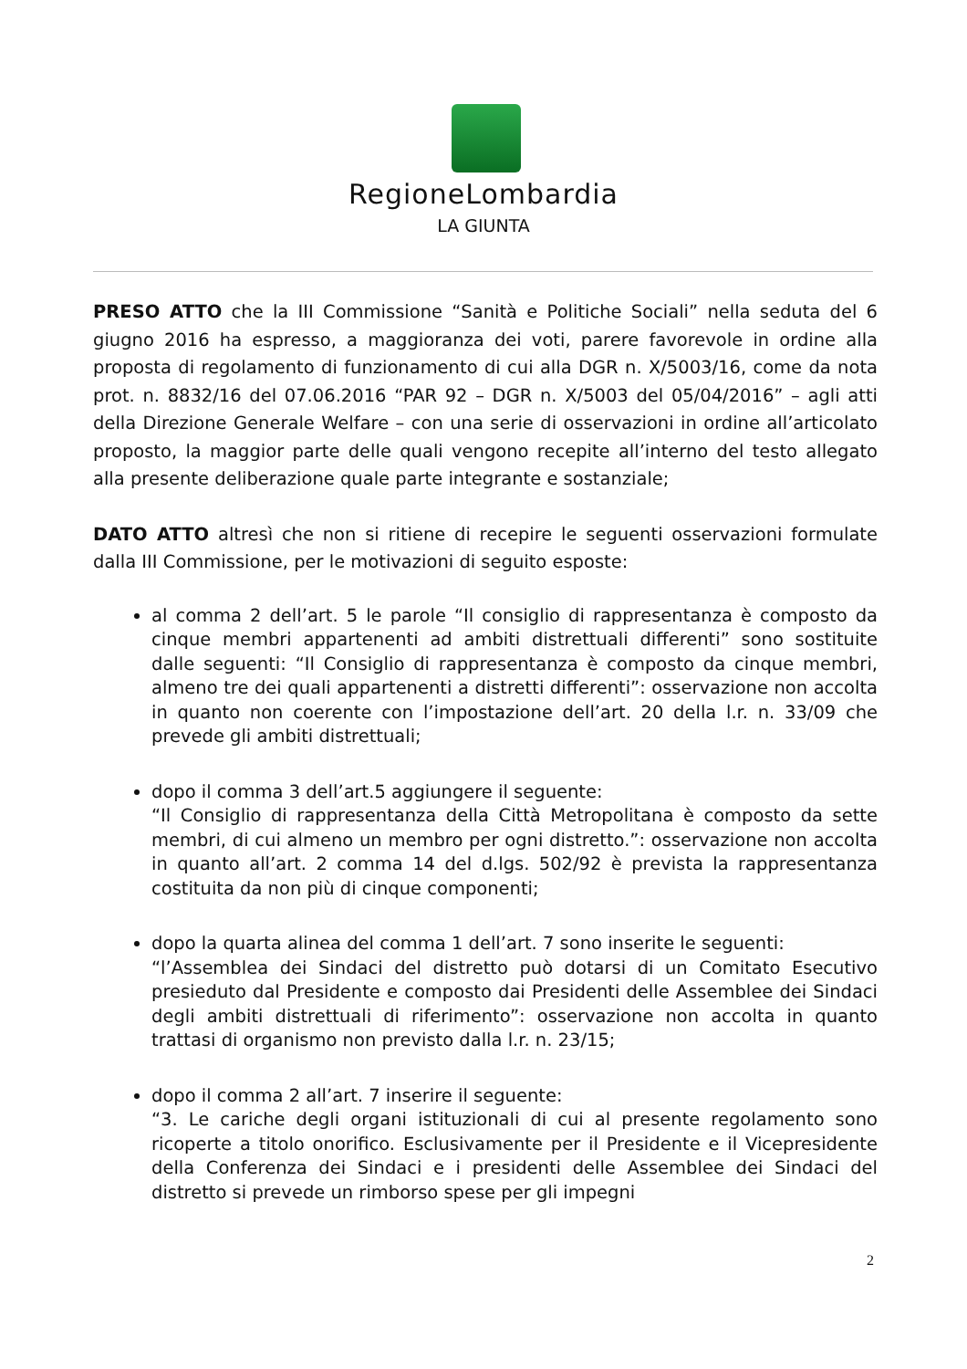RegioneLombardia
LA GIUNTA
PRESO ATTO che la III Commissione “Sanità e Politiche Sociali” nella seduta del 6 giugno 2016 ha espresso, a maggioranza dei voti, parere favorevole in ordine alla proposta di regolamento di funzionamento di cui alla DGR n. X/5003/16, come da nota prot. n. 8832/16 del 07.06.2016 “PAR 92 – DGR n. X/5003 del 05/04/2016” – agli atti della Direzione Generale Welfare – con una serie di osservazioni in ordine all’articolato proposto, la maggior parte delle quali vengono recepite all’interno del testo allegato alla presente deliberazione quale parte integrante e sostanziale;
DATO ATTO altresì che non si ritiene di recepire le seguenti osservazioni formulate dalla III Commissione, per le motivazioni di seguito esposte:
al comma 2 dell’art. 5 le parole “Il consiglio di rappresentanza è composto da cinque membri appartenenti ad ambiti distrettuali differenti” sono sostituite dalle seguenti: “Il Consiglio di rappresentanza è composto da cinque membri, almeno tre dei quali appartenenti a distretti differenti”: osservazione non accolta in quanto non coerente con l’impostazione dell’art. 20 della l.r. n. 33/09 che prevede gli ambiti distrettuali;
dopo il comma 3 dell’art.5 aggiungere il seguente:
“Il Consiglio di rappresentanza della Città Metropolitana è composto da sette membri, di cui almeno un membro per ogni distretto.”: osservazione non accolta in quanto all’art. 2 comma 14 del d.lgs. 502/92 è prevista la rappresentanza costituita da non più di cinque componenti;
dopo la quarta alinea del comma 1 dell’art. 7 sono inserite le seguenti:
“l’Assemblea dei Sindaci del distretto può dotarsi di un Comitato Esecutivo presieduto dal Presidente e composto dai Presidenti delle Assemblee dei Sindaci degli ambiti distrettuali di riferimento”: osservazione non accolta in quanto trattasi di organismo non previsto dalla l.r. n. 23/15;
dopo il comma 2 all’art. 7 inserire il seguente:
“3. Le cariche degli organi istituzionali di cui al presente regolamento sono ricoperte a titolo onorifico. Esclusivamente per il Presidente e il Vicepresidente della Conferenza dei Sindaci e i presidenti delle Assemblee dei Sindaci del distretto si prevede un rimborso spese per gli impegni
2